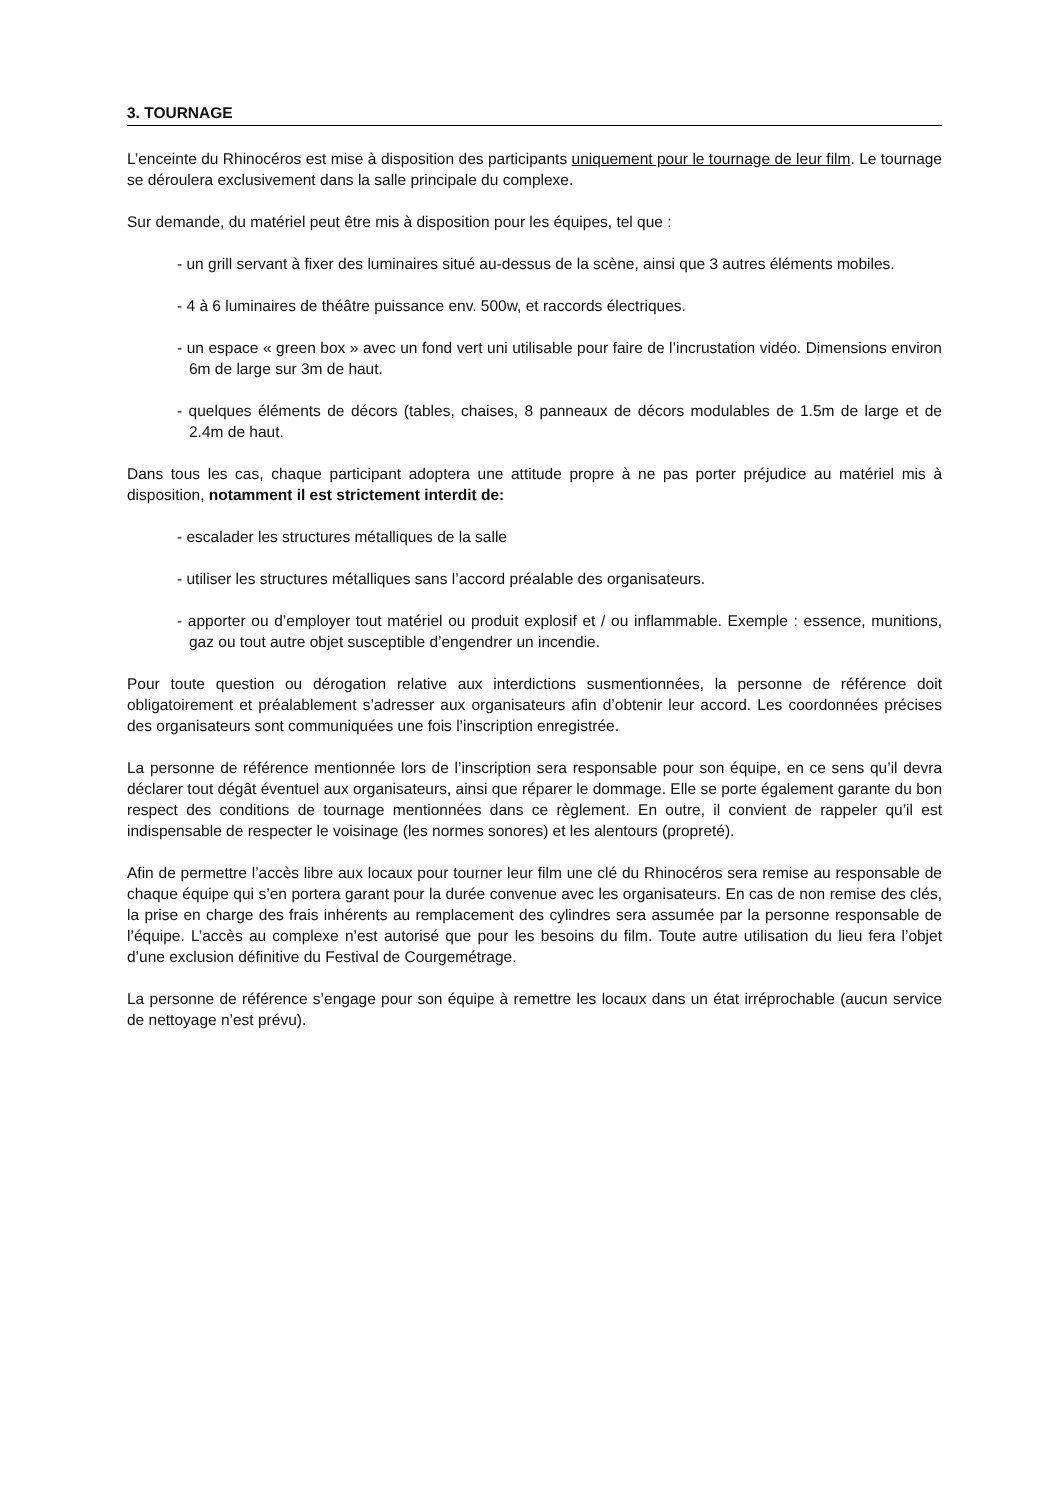3. TOURNAGE
L’enceinte du Rhinocéros est mise à disposition des participants uniquement pour le tournage de leur film. Le tournage se déroulera exclusivement dans la salle principale du complexe.
Sur demande, du matériel peut être mis à disposition pour les équipes, tel que :
- un grill servant à fixer des luminaires situé au-dessus de la scène, ainsi que 3 autres éléments mobiles.
- 4 à 6 luminaires de théâtre puissance env. 500w, et raccords électriques.
- un espace « green box » avec un fond vert uni utilisable pour faire de l’incrustation vidéo. Dimensions environ 6m de large sur 3m de haut.
- quelques éléments de décors (tables, chaises, 8 panneaux de décors modulables de 1.5m de large et de 2.4m de haut.
Dans tous les cas, chaque participant adoptera une attitude propre à ne pas porter préjudice au matériel mis à disposition, notamment il est strictement interdit de:
- escalader les structures métalliques de la salle
- utiliser les structures métalliques sans l’accord préalable des organisateurs.
- apporter ou d’employer tout matériel ou produit explosif et / ou inflammable. Exemple : essence, munitions, gaz ou tout autre objet susceptible d’engendrer un incendie.
Pour toute question ou dérogation relative aux interdictions susmentionnées, la personne de référence doit obligatoirement et préalablement s’adresser aux organisateurs afin d’obtenir leur accord. Les coordonnées précises des organisateurs sont communiquées une fois l’inscription enregistrée.
La personne de référence mentionnée lors de l’inscription sera responsable pour son équipe, en ce sens qu’il devra déclarer tout dégât éventuel aux organisateurs, ainsi que réparer le dommage. Elle se porte également garante du bon respect des conditions de tournage mentionnées dans ce règlement. En outre, il convient de rappeler qu’il est indispensable de respecter le voisinage (les normes sonores) et les alentours (propreté).
Afin de permettre l’accès libre aux locaux pour tourner leur film une clé du Rhinocéros sera remise au responsable de chaque équipe qui s’en portera garant pour la durée convenue avec les organisateurs. En cas de non remise des clés, la prise en charge des frais inhérents au remplacement des cylindres sera assumée par la personne responsable de l’équipe. L’accès au complexe n’est autorisé que pour les besoins du film. Toute autre utilisation du lieu fera l’objet d’une exclusion définitive du Festival de Courgemétrage.
La personne de référence s’engage pour son équipe à remettre les locaux dans un état irréprochable (aucun service de nettoyage n’est prévu).